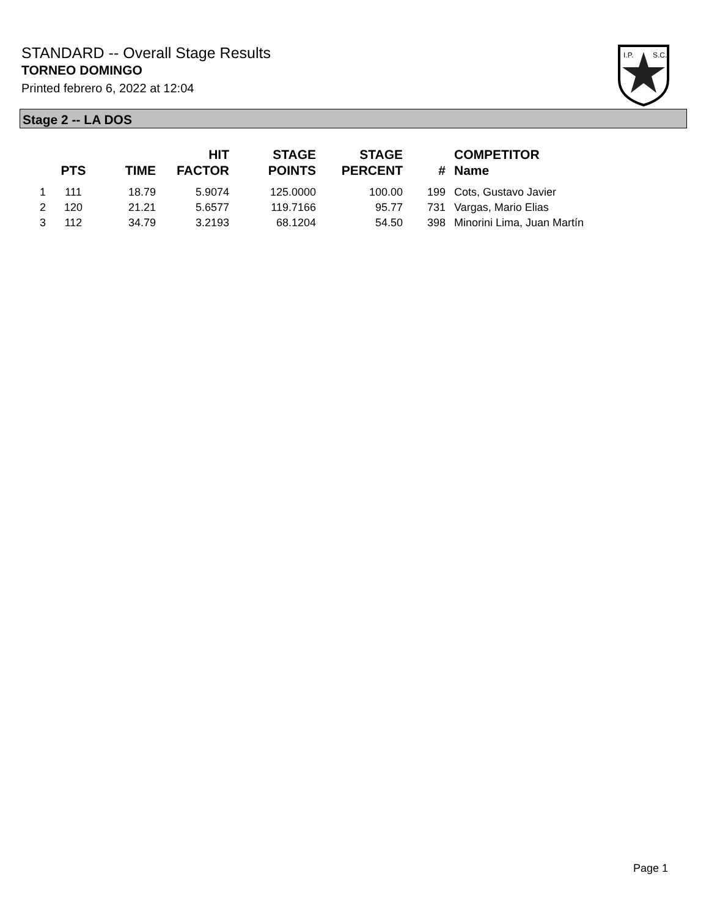STANDARD -- Overall Stage Results
TORNEO DOMINGO
Printed febrero 6, 2022 at 12:04
I.P.
S.C.
Stage 2 -- LA DOS
| | PTS | TIME | HIT FACTOR | STAGE POINTS | STAGE PERCENT | # | COMPETITOR Name |
| --- | --- | --- | --- | --- | --- | --- | --- |
| 1 | 111 | 18.79 | 5.9074 | 125.0000 | 100.00 | 199 | Cots, Gustavo Javier |
| 2 | 120 | 21.21 | 5.6577 | 119.7166 | 95.77 | 731 | Vargas, Mario Elias |
| 3 | 112 | 34.79 | 3.2193 | 68.1204 | 54.50 | 398 | Minorini Lima, Juan Martín |
Page 1